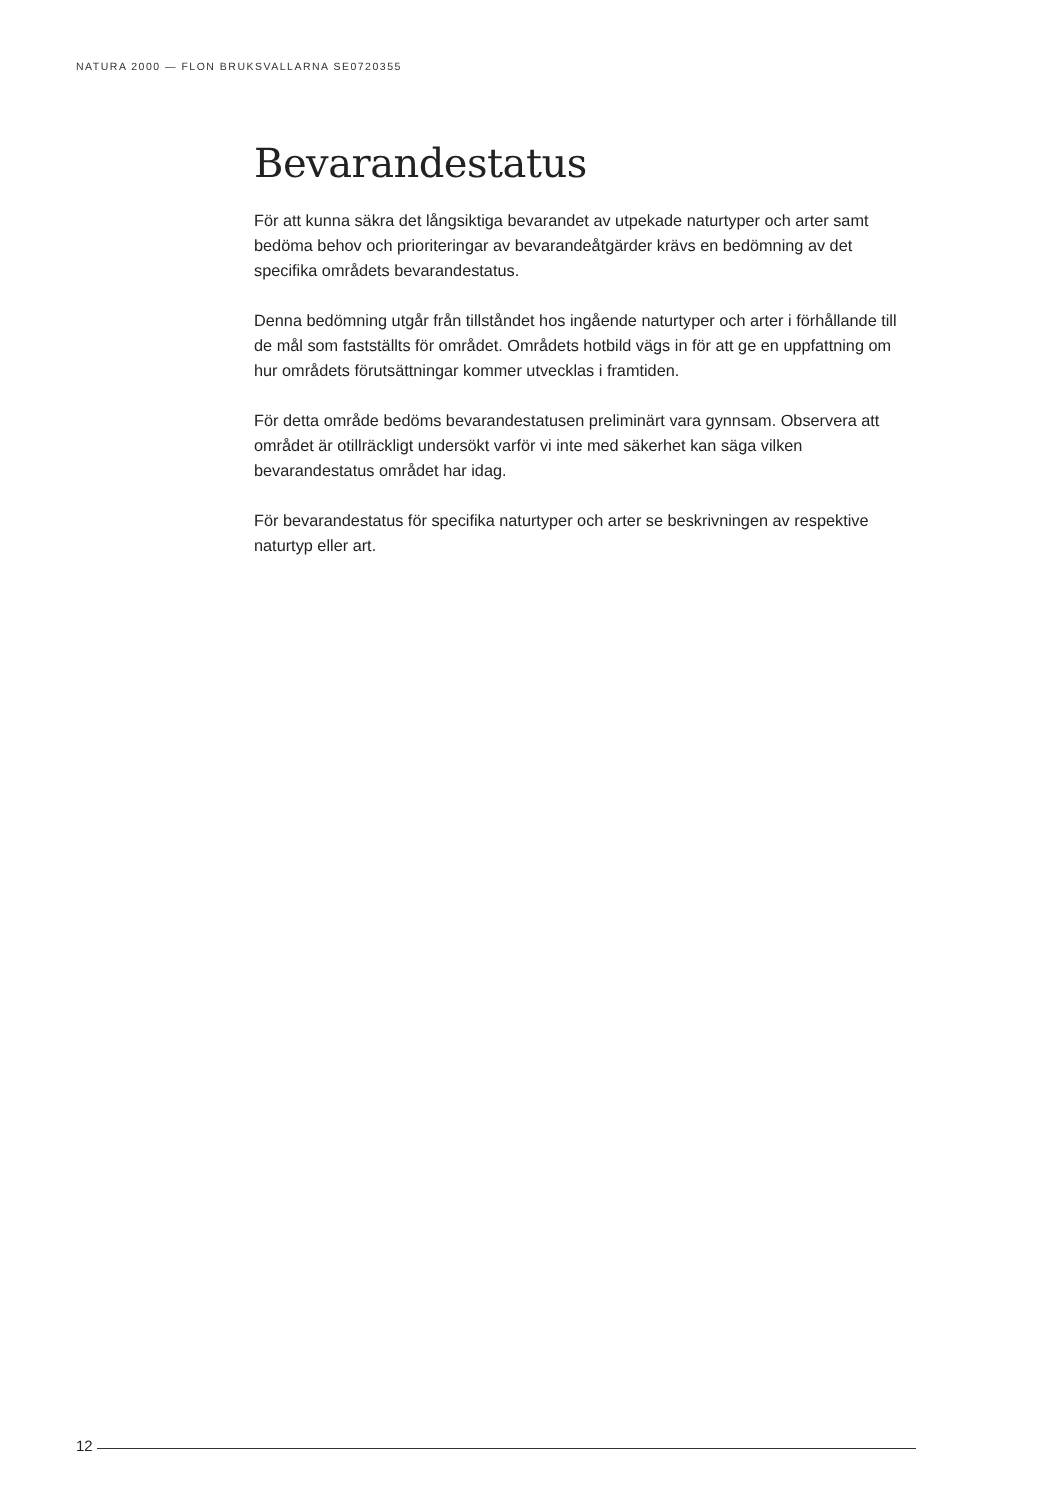NATURA 2000 — FLON BRUKSVALLARNA SE0720355
Bevarandestatus
För att kunna säkra det långsiktiga bevarandet av utpekade naturtyper och arter samt bedöma behov och prioriteringar av bevarandeåtgärder krävs en bedömning av det specifika områdets bevarandestatus.
Denna bedömning utgår från tillståndet hos ingående naturtyper och arter i förhållande till de mål som fastställts för området. Områdets hotbild vägs in för att ge en uppfattning om hur områdets förutsättningar kommer utvecklas i framtiden.
För detta område bedöms bevarandestatusen preliminärt vara gynnsam. Observera att området är otillräckligt undersökt varför vi inte med säkerhet kan säga vilken bevarandestatus området har idag.
För bevarandestatus för specifika naturtyper och arter se beskrivningen av respektive naturtyp eller art.
12